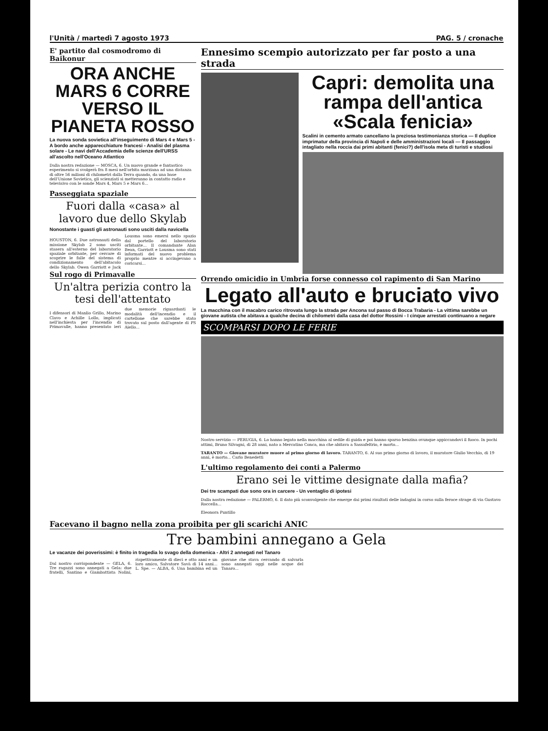l'Unità / martedì 7 agosto 1973 PAG. 5 / cronache
E' partito dal cosmodromo di Baikonur
ORA ANCHE MARS 6 CORRE VERSO IL PIANETA ROSSO
La nuova sonda sovietica all'inseguimento di Mars 4 e Mars 5 - A bordo anche apparecchiature francesi - Analisi del plasma solare - Le navi dell'Accademia delle scienze dell'URSS all'ascolto nell'Oceano Atlantico
Dalla nostra redazione — MOSCA, 6. Un nuovo grande e fantastico esperimento si svolgerà fra 8 mesi nell'orbita marziana ad una distanza di oltre 56 milioni di chilometri dalla Terra quando, da una base dell'Unione Sovietica, gli scienziati si metteranno in contatto radio e televisivo con le sonde Mars 4, Mars 5 e Mars 6...
Passeggiata spaziale
Fuori dalla «casa» al lavoro due dello Skylab
Nonostante i guasti gli astronauti sono usciti dalla navicella
HOUSTON, 6. Due astronauti della missione Skylab 2 sono usciti stasera all'esterno del laboratorio spaziale orbitante, per cercare di scoprire le falle del sistema di condizionamento dell'abitacolo dello Skylab. Owen Garriott e Jack Lousma sono emersi nello spazio dal portello del laboratorio orbitante... Il comandante Alan Bean, Garriott e Lousma sono stati informati del nuovo problema proprio mentre si accingevano a coricarsi...
Sul rogo di Primavalle
Un'altra perizia contro la tesi dell'attentato
I difensori di Manlio Grillo, Marino Clavo e Achille Lollo, implicati nell'inchiesta per l'incendio di Primavalle, hanno presentato ieri due memorie riguardanti le modalità dell'incendio e il cartellone che sarebbe stato trovato sul posto dall'agente di PS Aiello...
Ennesimo scempio autorizzato per far posto a una strada
Capri: demolita una rampa dell'antica «Scala fenicia»
Scalini in cemento armato cancellano la preziosa testimonianza storica — Il duplice imprimatur della provincia di Napoli e delle amministrazioni locali — Il passaggio intagliato nella roccia dai primi abitanti (fenici?) dell'isola meta di turisti e studiosi
Orrendo omicidio in Umbria forse connesso col rapimento di San Marino
Legato all'auto e bruciato vivo
La macchina con il macabro carico ritrovata lungo la strada per Ancona sul passo di Bocca Trabaria - La vittima sarebbe un giovane autista che abitava a qualche decina di chilometri dalla casa del dottor Rossini - I cinque arrestati continuano a negare
SCOMPARSI DOPO LE FERIE
Nostro servizio — PERUGIA, 6. Lo hanno legato nella macchina al sedile di guida e poi hanno sparso benzina ovunque appiccandovi il fuoco. In pochi attimi, Bruno Silvagni, di 28 anni, nato a Mercatino Conca, ma che abitava a Sassafeltrio, è morto...
TARANTO — Giovane muratore muore al primo giorno di lavoro. TARANTO, 6. Al suo primo giorno di lavoro, il muratore Giulio Vecchio, di 19 anni, è morto... Carlo Benedetti
L'ultimo regolamento dei conti a Palermo
Erano sei le vittime designate dalla mafia?
Dei tre scampati due sono ora in carcere - Un ventaglio di ipotesi
Dalla nostra redazione — PALERMO, 6. Il dato più sconvolgente che emerge dai primi risultati delle indagini in corso sulla feroce strage di via Gustavo Roccella...
Eleonora Puntillo
Facevano il bagno nella zona proibita per gli scarichi ANIC
Tre bambini annegano a Gela
Le vacanze dei poverissimi: è finito in tragedia lo svago della domenica - Altri 2 annegati nel Tanaro
Dal nostro corrispondente — GELA, 6. Tre ragazzi sono annegati a Gela: due fratelli, Santino e Giambattista Nolini, rispettivamente di dieci e otto anni e un loro amico, Salvatore Savà di 14 anni... L. Spe. — ALBA, 6. Una bambina ed un giovane che stava cercando di salvarla sono annegati oggi nelle acque del Tanaro...